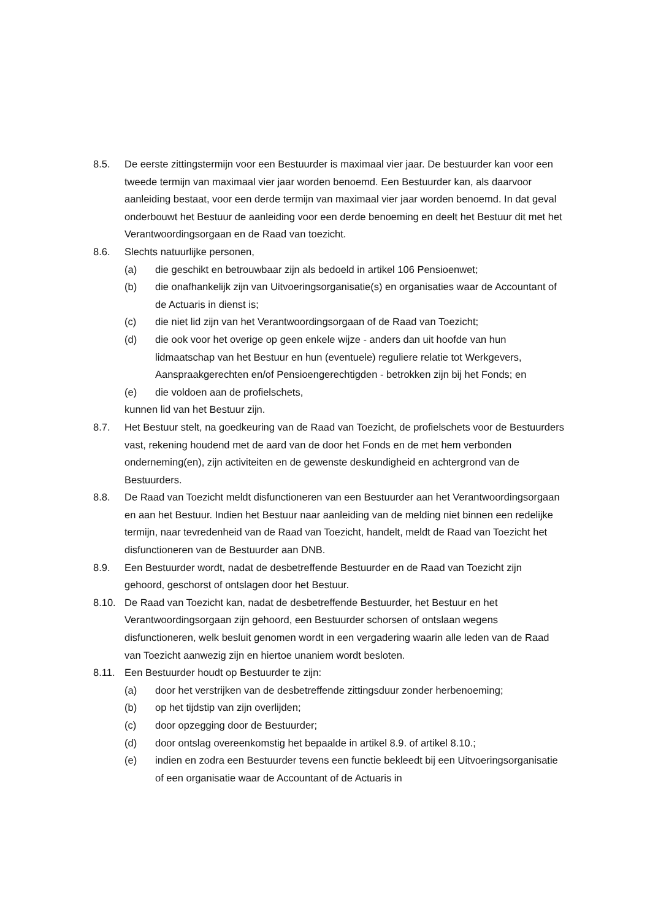8.5. De eerste zittingstermijn voor een Bestuurder is maximaal vier jaar. De bestuurder kan voor een tweede termijn van maximaal vier jaar worden benoemd. Een Bestuurder kan, als daarvoor aanleiding bestaat, voor een derde termijn van maximaal vier jaar worden benoemd. In dat geval onderbouwt het Bestuur de aanleiding voor een derde benoeming en deelt het Bestuur dit met het Verantwoordingsorgaan en de Raad van toezicht.
8.6. Slechts natuurlijke personen,
(a) die geschikt en betrouwbaar zijn als bedoeld in artikel 106 Pensioenwet;
(b) die onafhankelijk zijn van Uitvoeringsorganisatie(s) en organisaties waar de Accountant of de Actuaris in dienst is;
(c) die niet lid zijn van het Verantwoordingsorgaan of de Raad van Toezicht;
(d) die ook voor het overige op geen enkele wijze - anders dan uit hoofde van hun lidmaatschap van het Bestuur en hun (eventuele) reguliere relatie tot Werkgevers, Aanspraakgerechten en/of Pensioengerechtigden - betrokken zijn bij het Fonds; en
(e) die voldoen aan de profielschets,
kunnen lid van het Bestuur zijn.
8.7. Het Bestuur stelt, na goedkeuring van de Raad van Toezicht, de profielschets voor de Bestuurders vast, rekening houdend met de aard van de door het Fonds en de met hem verbonden onderneming(en), zijn activiteiten en de gewenste deskundigheid en achtergrond van de Bestuurders.
8.8. De Raad van Toezicht meldt disfunctioneren van een Bestuurder aan het Verantwoordingsorgaan en aan het Bestuur. Indien het Bestuur naar aanleiding van de melding niet binnen een redelijke termijn, naar tevredenheid van de Raad van Toezicht, handelt, meldt de Raad van Toezicht het disfunctioneren van de Bestuurder aan DNB.
8.9. Een Bestuurder wordt, nadat de desbetreffende Bestuurder en de Raad van Toezicht zijn gehoord, geschorst of ontslagen door het Bestuur.
8.10. De Raad van Toezicht kan, nadat de desbetreffende Bestuurder, het Bestuur en het Verantwoordingsorgaan zijn gehoord, een Bestuurder schorsen of ontslaan wegens disfunctioneren, welk besluit genomen wordt in een vergadering waarin alle leden van de Raad van Toezicht aanwezig zijn en hiertoe unaniem wordt besloten.
8.11. Een Bestuurder houdt op Bestuurder te zijn:
(a) door het verstrijken van de desbetreffende zittingsduur zonder herbenoeming;
(b) op het tijdstip van zijn overlijden;
(c) door opzegging door de Bestuurder;
(d) door ontslag overeenkomstig het bepaalde in artikel 8.9. of artikel 8.10.;
(e) indien en zodra een Bestuurder tevens een functie bekleedt bij een Uitvoeringsorganisatie of een organisatie waar de Accountant of de Actuaris in